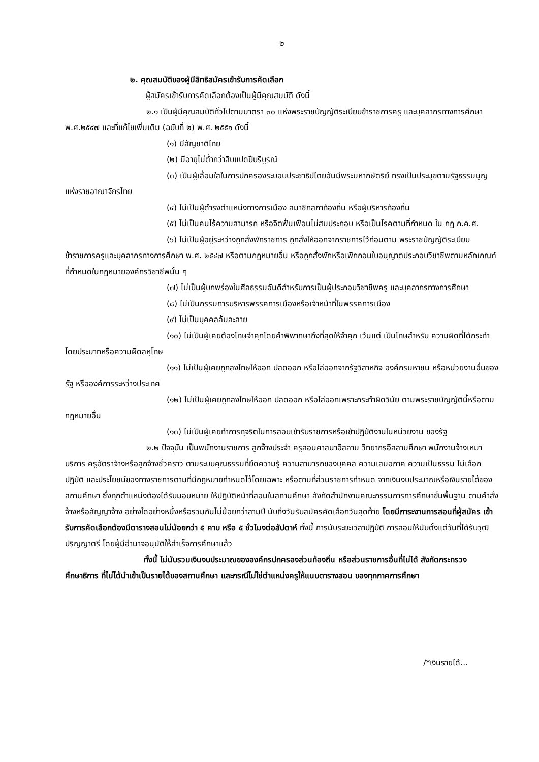๒
๒. คุณสมบัติของผู้มีสิทธิสมัครเข้ารับการคัดเลือก
ผู้สมัครเข้ารับการคัดเลือกต้องเป็นผู้มีคุณสมบัติ ดังนี้
๒.๑ เป็นผู้มีคุณสมบัติทั่วไปตามมาตรา ๓๐ แห่งพระราชบัญญัติระเบียบข้าราชการครู และบุคลากรทางการศึกษา พ.ศ.๒๕๔๗ และที่แก้ไขเพิ่มเติม (ฉบับที่ ๒) พ.ศ. ๒๕๕๑ ดังนี้
(๑) มีสัญชาติไทย
(๒) มีอายุไม่ต่ำกว่าสิบแปดปีบริบูรณ์
(๓) เป็นผู้เลื่อมใสในการปกครองระบอบประชาธิปไตยอันมีพระมหากษัตริย์ ทรงเป็นประมุขตามรัฐธรรมนูญแห่งราชอาณาจักรไทย
(๔) ไม่เป็นผู้ดำรงตำแหน่งทางการเมือง สมาชิกสภาท้องถิ่น หรือผู้บริหารท้องถิ่น
(๕) ไม่เป็นคนไร้ความสามารถ หรือจิตฟั่นเฟือนไม่สมประกอบ หรือเป็นโรคตามที่กำหนด ใน กฎ ก.ค.ศ.
(๖) ไม่เป็นผู้อยู่ระหว่างถูกสั่งพักราชการ ถูกสั่งให้ออกจากราชการไว้ก่อนตาม พระราชบัญญัติระเบียบข้าราชการครูและบุคลากรทางการศึกษา พ.ศ. ๒๕๔๗ หรือตามกฎหมายอื่น หรือถูกสั่งพักหรือเพิกถอนใบอนุญาตประกอบวิชาชีพตามหลักเกณฑ์ที่กำหนดในกฎหมายองค์กรวิชาชีพนั้น ๆ
(๗) ไม่เป็นผู้บกพร่องในศีลธรรมอันดีสำหรับการเป็นผู้ประกอบวิชาชีพครู และบุคลากรทางการศึกษา
(๘) ไม่เป็นกรรมการบริหารพรรคการเมืองหรือเจ้าหน้าที่ในพรรคการเมือง
(๙) ไม่เป็นบุคคลล้มละลาย
(๑๐) ไม่เป็นผู้เคยต้องโทษจำคุกโดยคำพิพากษาถึงที่สุดให้จำคุก เว้นแต่ เป็นโทษสำหรับ ความผิดที่ได้กระทำโดยประมาทหรือความผิดลหุโทษ
(๑๑) ไม่เป็นผู้เคยถูกลงโทษให้ออก ปลดออก หรือไล่ออกจากรัฐวิสาหกิจ องค์กรมหาชน หรือหน่วยงานอื่นของรัฐ หรือองค์การระหว่างประเทศ
(๑๒) ไม่เป็นผู้เคยถูกลงโทษให้ออก ปลดออก หรือไล่ออกเพราะกระทำผิดวินัย ตามพระราชบัญญัตินี้หรือตามกฎหมายอื่น
(๑๓) ไม่เป็นผู้เคยทำการทุจริตในการสอบเข้ารับราชการหรือเข้าปฏิบัติงานในหน่วยงาน ของรัฐ
๒.๒ ปัจจุบัน เป็นพนักงานราชการ ลูกจ้างประจำ ครูสอนศาสนาอิสลาม วิทยากรอิสลามศึกษา พนักงานจ้างเหมาบริการ ครูอัตราจ้างหรือลูกจ้างชั่วคราว ตามระบบคุณธรรมที่ยึดความรู้ ความสามารถของบุคคล ความเสมอภาค ความเป็นธรรม ไม่เลือกปฏิบัติ และประโยชน์ของทางราชการตามที่มีกฎหมายกำหนดไว้โดยเฉพาะ หรือตามที่ส่วนราชการกำหนด จากเงินงบประมาณหรือเงินรายได้ของสถานศึกษา ซึ่งทุกตำแหน่งต้องได้รับมอบหมาย ให้ปฏิบัติหน้าที่สอนในสถานศึกษา สังกัดสำนักงานคณะกรรมการการศึกษาขั้นพื้นฐาน ตามคำสั่งจ้างหรือสัญญาจ้าง อย่างใดอย่างหนึ่งหรือรวมกันไม่น้อยกว่าสามปี นับถึงวันรับสมัครคัดเลือกวันสุดท้าย โดยมีภาระงานการสอนที่ผู้สมัคร เข้ารับการคัดเลือกต้องมีตารางสอนไม่น้อยกว่า ๕ คาบ หรือ ๕ ชั่วโมงต่อสัปดาห์ ทั้งนี้ การนับระยะเวลาปฏิบัติ การสอนให้นับตั้งแต่วันที่ได้รับวุฒิปริญญาตรี โดยผู้มีอำนาจอนุมัติให้สำเร็จการศึกษาแล้ว
ทั้งนี้ ไม่นับรวมเงินงบประมาณขององค์กรปกครองส่วนท้องถิ่น หรือส่วนราชการอื่นที่ไม่ได้ สังกัดกระทรวงศึกษาธิการ ที่ไม่ได้นำเข้าเป็นรายได้ของสถานศึกษา และกรณีไม่ใช่ตำแหน่งครูให้แนบตารางสอน ของทุกภาคการศึกษา
/*เงินรายได้...